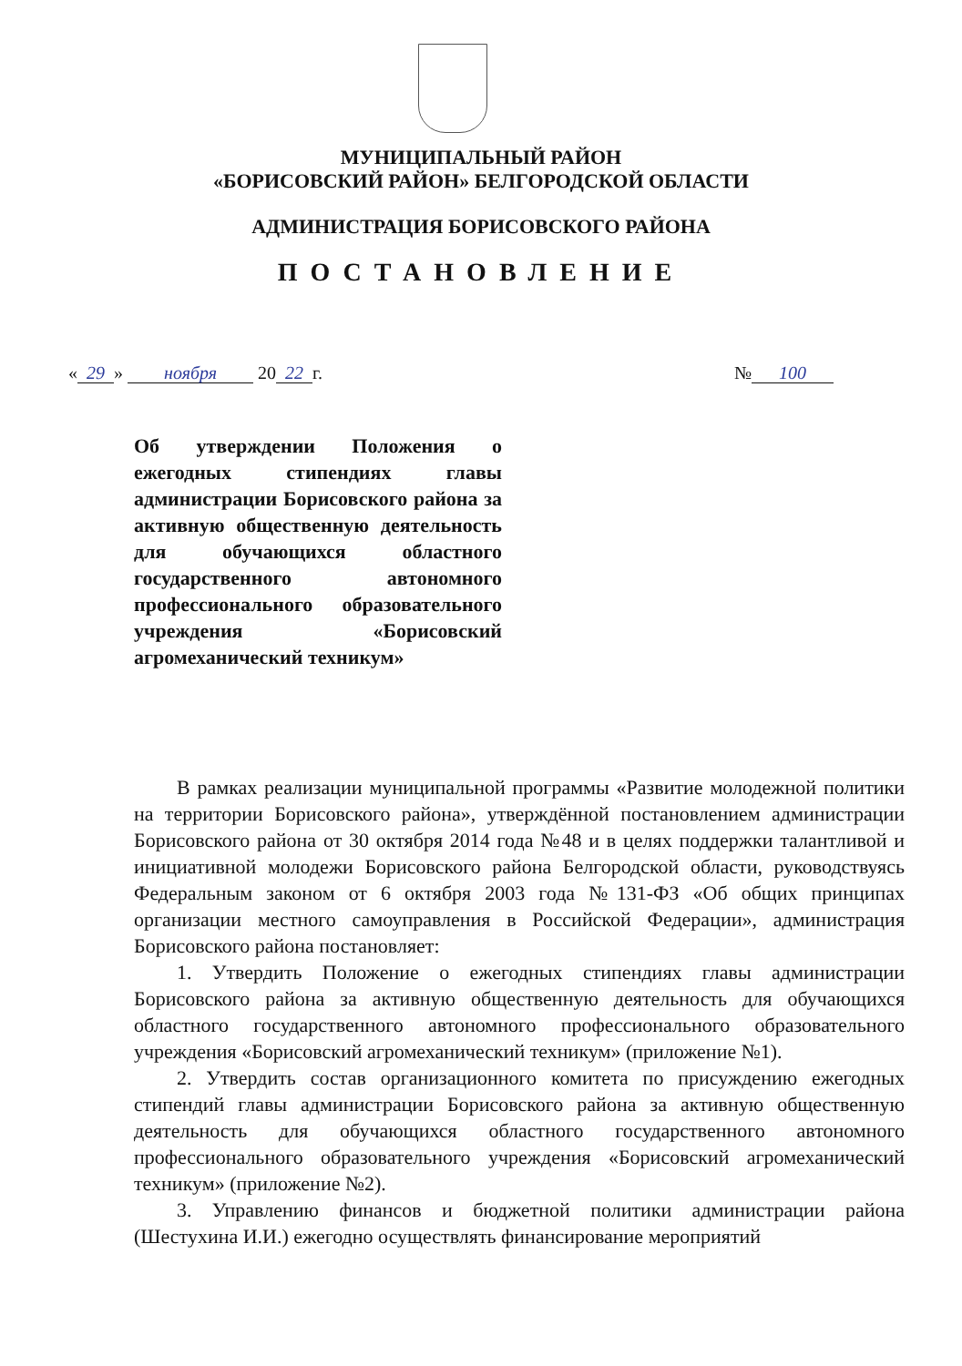МУНИЦИПАЛЬНЫЙ РАЙОН
«БОРИСОВСКИЙ РАЙОН» БЕЛГОРОДСКОЙ ОБЛАСТИ
АДМИНИСТРАЦИЯ БОРИСОВСКОГО РАЙОНА
ПОСТАНОВЛЕНИЕ
« 29 » ноября 20 22 г. № 100
Об утверждении Положения о ежегодных стипендиях главы администрации Борисовского района за активную общественную деятельность для обучающихся областного государственного автономного профессионального образовательного учреждения «Борисовский агромеханический техникум»
В рамках реализации муниципальной программы «Развитие молодежной политики на территории Борисовского района», утверждённой постановлением администрации Борисовского района от 30 октября 2014 года №48 и в целях поддержки талантливой и инициативной молодежи Борисовского района Белгородской области, руководствуясь Федеральным законом от 6 октября 2003 года №131-ФЗ «Об общих принципах организации местного самоуправления в Российской Федерации», администрация Борисовского района постановляет:
1. Утвердить Положение о ежегодных стипендиях главы администрации Борисовского района за активную общественную деятельность для обучающихся областного государственного автономного профессионального образовательного учреждения «Борисовский агромеханический техникум» (приложение №1).
2. Утвердить состав организационного комитета по присуждению ежегодных стипендий главы администрации Борисовского района за активную общественную деятельность для обучающихся областного государственного автономного профессионального образовательного учреждения «Борисовский агромеханический техникум» (приложение №2).
3. Управлению финансов и бюджетной политики администрации района (Шестухина И.И.) ежегодно осуществлять финансирование мероприятий